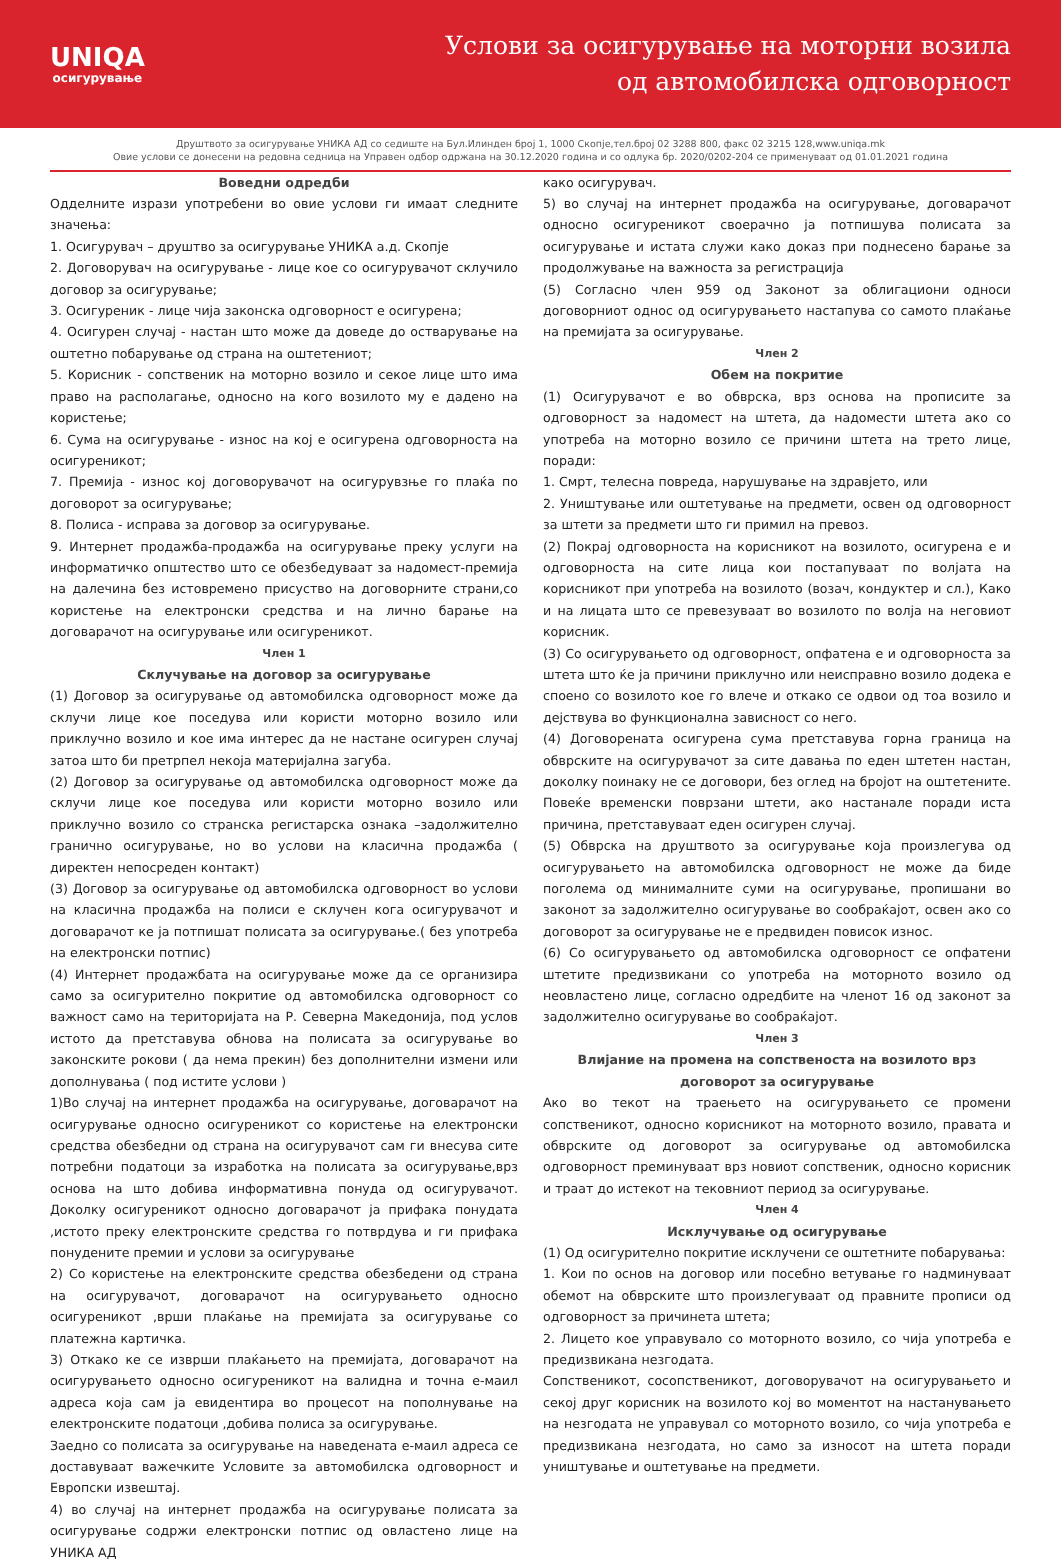UNIQA
осигурување
Услови за осигурување на моторни возила
од автомобилска одговорност
Друштвото за осигурување УНИКА АД со седиште на Бул.Илинден број 1, 1000 Скопје,тел.број 02 3288 800, факс 02 3215 128,www.uniqa.mk
Овие услови се донесени на редовна седница на Управен одбор одржана на 30.12.2020 година и со одлука бр. 2020/0202-204 се применуваат од 01.01.2021 година
Воведни одредби
Одделните изрази употребени во овие услови ги имаат следните значења:
1. Осигурувач – друштво за осигурување УНИКА а.д. Скопје
2. Договорувач на осигурување - лице кое со осигурувачот склучило договор за осигурување;
3. Осигуреник - лице чија законска одговорност е осигурена;
4. Осигурен случај - настан што може да доведе до остварување на оштетно побарување од страна на оштетениот;
5. Корисник - сопственик на моторно возило и секое лице што има право на располагање, односно на кого возилото му е дадено на користење;
6. Сума на осигурување - износ на кој е осигурена одговорноста на осигуреникот;
7. Премија - износ кој договорувачот на осигурувзње го плаќа по договорот за осигурување;
8. Полиса - исправа за договор за осигурување.
9. Интернет продажба-продажба на осигурување преку услуги на информатичко општество што се обезбедуваат за надомест-премија на далечина без истовремено присуство на договорните страни,со користење на електронски средства и на лично барање на договарачот на осигурување или осигуреникот.
Член 1
Склучување на договор за осигурување
(1) Договор за осигурување од автомобилска одговорност може да склучи лице кое поседува или користи моторно возило или приклучно возило и кое има интерес да не настане осигурен случај затоа што би претрпел некоја материјална загуба.
(2) Договор за осигурување од автомобилска одговорност може да склучи лице кое поседува или користи моторно возило или приклучно возило со странска регистарска ознака –задолжително гранично осигурување, но во услови на класична продажба ( директен непосреден контакт)
(3) Договор за осигурување од автомобилска одговорност во услови на класична продажба на полиси е склучен кога осигурувачот и договарачот ке ја потпишат полисата за осигурување.( без употреба на електронски потпис)
(4) Интернет продажбата на осигурување може да се организира само за осигурително покритие од автомобилска одговорност со важност само на територијата на Р. Северна Македонија, под услов истото да претставува обнова на полисата за осигурување во законските рокови ( да нема прекин) без дополнителни измени или дополнувања ( под истите услови )
1)Во случај на интернет продажба на осигурување, договарачот на осигурување односно осигуреникот со користење на електронски средства обезбедни од страна на осигурувачот сам ги внесува сите потребни податоци за изработка на полисата за осигурување,врз основа на што добива информативна понуда од осигурувачот. Доколку осигуреникот односно договарачот ја прифака понудата ,истото преку електронските средства го потврдува и ги прифака понудените премии и услови за осигурување
2) Со користење на електронските средства обезбедени од страна на осигурувачот, договарачот на осигурувањето односно осигуреникот ,врши плаќање на премијата за осигурување со платежна картичка.
3) Откако ке се изврши плаќањето на премијата, договарачот на осигурувањето односно осигуреникот на валидна и точна е-маил адреса која сам ја евидентира во процесот на пополнување на електронските податоци ,добива полиса за осигурување.
Заедно со полисата за осигурување на наведената е-маил адреса се доставуваат важечките Условите за автомобилска одговорност и Европски извештај.
4) во случај на интернет продажба на осигурување полисата за осигурување содржи електронски потпис од овластено лице на УНИКА АД
како осигурувач.
5) во случај на интернет продажба на осигурување, договарачот односно осигуреникот своерачно ја потпишува полисата за осигурување и истата служи како доказ при поднесено барање за продолжување на важноста за регистрација
(5) Согласно член 959 од Законот за облигациони односи договорниот однос од осигурувањето настапува со самото плаќање на премијата за осигурување.
Член 2
Обем на покритие
(1) Осигурувачот е во обврска, врз основа на прописите за одговорност за надомест на штета, да надомести штета ако со употреба на моторно возило се причини штета на трето лице, поради:
1. Смрт, телесна повреда, нарушување на здравјето, или
2. Уништување или оштетување на предмети, освен од одговорност за штети за предмети што ги примил на превоз.
(2) Покрај одговорноста на корисникот на возилото, осигурена е и одговорноста на сите лица кои постапуваат по волјата на корисникот при употреба на возилото (возач, кондуктер и сл.), Како и на лицата што се превезуваат во возилото по волја на неговиот корисник.
(3) Со осигурувањето од одговорност, опфатена е и одговорноста за штета што ќе ја причини приклучно или неисправно возило додека е споено со возилото кое го влече и откако се одвои од тоа возило и дејствува во функционална зависност со него.
(4) Договорената осигурена сума претставува горна граница на обврските на осигурувачот за сите давања по еден штетен настан, доколку поинаку не се договори, без оглед на бројот на оштетените. Повеќе временски поврзани штети, ако настанале поради иста причина, претставуваат еден осигурен случај.
(5) Обврска на друштвото за осигурување која произлегува од осигурувањето на автомобилска одговорност не може да биде поголема од минималните суми на осигурување, пропишани во законот за задолжително осигурување во сообраќајот, освен ако со договорот за осигурување не е предвиден повисок износ.
(6) Со осигурувањето од автомобилска одговорност се опфатени штетите предизвикани со употреба на моторното возило од неовластено лице, согласно одредбите на членот 16 од законот за задолжително осигурување во сообраќајот.
Член 3
Влијание на промена на сопственоста на возилото врз договорот за осигурување
Ако во текот на траењето на осигурувањето се промени сопственикот, односно корисникот на моторното возило, правата и обврските од договорот за осигурување од автомобилска одговорност преминуваат врз новиот сопственик, односно корисник и траат до истекот на тековниот период за осигурување.
Член 4
Исклучување од осигурување
(1) Од осигурително покритие исклучени се оштетните побарувања:
1. Кои по основ на договор или посебно ветување го надминуваат обемот на обврските што произлегуваат од правните прописи од одговорност за причинета штета;
2. Лицето кое управувало со моторното возило, со чија употреба е предизвикана незгодата.
Сопственикот, сосопственикот, договорувачот на осигурувањето и секој друг корисник на возилото кој во моментот на настанувањето на незгодата не управувал со моторното возило, со чија употреба е предизвикана незгодата, но само за износот на штета поради уништување и оштетување на предмети.